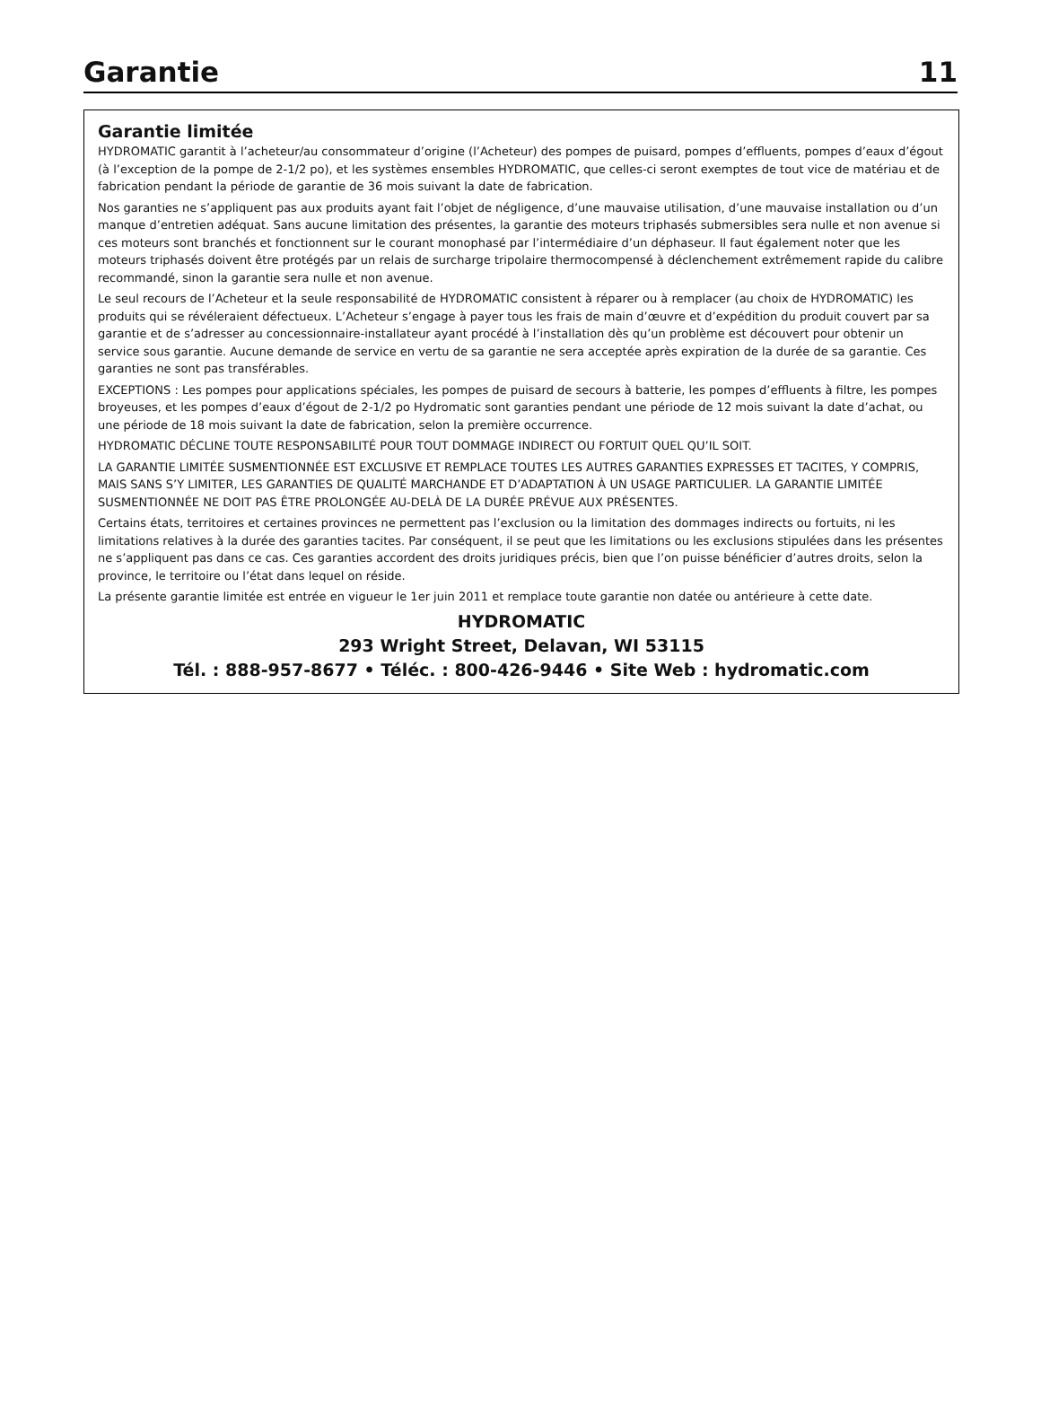Garantie
11
Garantie limitée
HYDROMATIC garantit à l’acheteur/au consommateur d’origine (l’Acheteur) des pompes de puisard, pompes d’effluents, pompes d’eaux d’égout (à l’exception de la pompe de 2-1/2 po), et les systèmes ensembles HYDROMATIC, que celles-ci seront exemptes de tout vice de matériau et de fabrication pendant la période de garantie de 36 mois suivant la date de fabrication.
Nos garanties ne s’appliquent pas aux produits ayant fait l’objet de négligence, d’une mauvaise utilisation, d’une mauvaise installation ou d’un manque d’entretien adéquat. Sans aucune limitation des présentes, la garantie des moteurs triphasés submersibles sera nulle et non avenue si ces moteurs sont branchés et fonctionnent sur le courant monophasé par l’intermédiaire d’un déphaseur. Il faut également noter que les moteurs triphasés doivent être protégés par un relais de surcharge tripolaire thermocompensé à déclenchement extrêmement rapide du calibre recommandé, sinon la garantie sera nulle et non avenue.
Le seul recours de l’Acheteur et la seule responsabilité de HYDROMATIC consistent à réparer ou à remplacer (au choix de HYDROMATIC) les produits qui se révéleraient défectueux. L’Acheteur s’engage à payer tous les frais de main d’œuvre et d’expédition du produit couvert par sa garantie et de s’adresser au concessionnaire-installateur ayant procédé à l’installation dès qu’un problème est découvert pour obtenir un service sous garantie. Aucune demande de service en vertu de sa garantie ne sera acceptée après expiration de la durée de sa garantie. Ces garanties ne sont pas transférables.
EXCEPTIONS : Les pompes pour applications spéciales, les pompes de puisard de secours à batterie, les pompes d’effluents à filtre, les pompes broyeuses, et les pompes d’eaux d’égout de 2-1/2 po Hydromatic sont garanties pendant une période de 12 mois suivant la date d’achat, ou une période de 18 mois suivant la date de fabrication, selon la première occurrence.
HYDROMATIC DÉCLINE TOUTE RESPONSABILITÉ POUR TOUT DOMMAGE INDIRECT OU FORTUIT QUEL QU’IL SOIT.
LA GARANTIE LIMITÉE SUSMENTIONNÉE EST EXCLUSIVE ET REMPLACE TOUTES LES AUTRES GARANTIES EXPRESSES ET TACITES, Y COMPRIS, MAIS SANS S’Y LIMITER, LES GARANTIES DE QUALITÉ MARCHANDE ET D’ADAPTATION À UN USAGE PARTICULIER. LA GARANTIE LIMITÉE SUSMENTIONNÉE NE DOIT PAS ÊTRE PROLONGÉE AU-DELÀ DE LA DURÉE PRÉVUE AUX PRÉSENTES.
Certains états, territoires et certaines provinces ne permettent pas l’exclusion ou la limitation des dommages indirects ou fortuits, ni les limitations relatives à la durée des garanties tacites. Par conséquent, il se peut que les limitations ou les exclusions stipulées dans les présentes ne s’appliquent pas dans ce cas. Ces garanties accordent des droits juridiques précis, bien que l’on puisse bénéficier d’autres droits, selon la province, le territoire ou l’état dans lequel on réside.
La présente garantie limitée est entrée en vigueur le 1er juin 2011 et remplace toute garantie non datée ou antérieure à cette date.
HYDROMATIC
293 Wright Street, Delavan, WI 53115
Tél. : 888-957-8677 • Téléc. : 800-426-9446 • Site Web : hydromatic.com